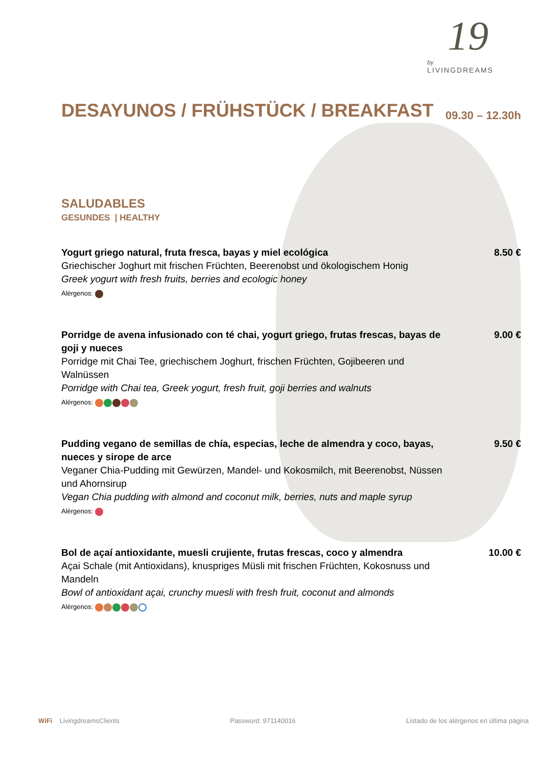19
by
LIVINGDREAMS
DESAYUNOS / FRÜHSTÜCK / BREAKFAST
09.30 – 12.30h
SALUDABLES
GESUNDES | HEALTHY
Yogurt griego natural, fruta fresca, bayas y miel ecológica
Griechischer Joghurt mit frischen Früchten, Beerenobst und ökologischem Honig
Greek yogurt with fresh fruits, berries and ecologic honey
Alérgenos:
8.50 €
Porridge de avena infusionado con té chai, yogurt griego, frutas frescas, bayas de goji y nueces
Porridge mit Chai Tee, griechischem Joghurt, frischen Früchten, Gojibeeren und Walnüssen
Porridge with Chai tea, Greek yogurt, fresh fruit, goji berries and walnuts
Alérgenos:
9.00 €
Pudding vegano de semillas de chía, especias, leche de almendra y coco, bayas, nueces y sirope de arce
Veganer Chia-Pudding mit Gewürzen, Mandel- und Kokosmilch, mit Beerenobst, Nüssen und Ahornsirup
Vegan Chia pudding with almond and coconut milk, berries, nuts and maple syrup
Alérgenos:
9.50 €
Bol de açaí antioxidante, muesli crujiente, frutas frescas, coco y almendra
Açai Schale (mit Antioxidans), knuspriges Müsli mit frischen Früchten, Kokosnuss und Mandeln
Bowl of antioxidant açai, crunchy muesli with fresh fruit, coconut and almonds
Alérgenos:
10.00 €
WiFi LivingdreamsClients Password: 971140016 Listado de los alérgenos en última página